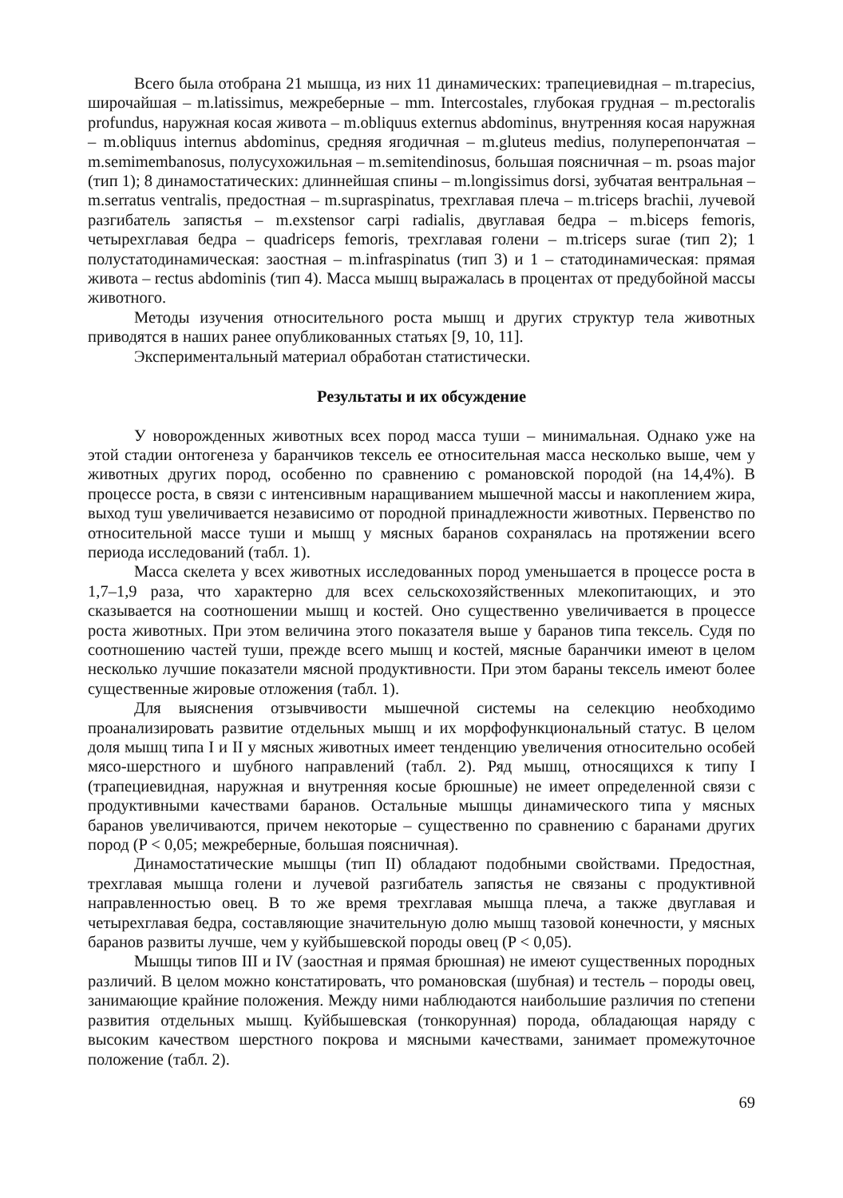Всего была отобрана 21 мышца, из них 11 динамических: трапециевидная – m.trapecius, широчайшая – m.latissimus, межреберные – mm. Intercostales, глубокая грудная – m.pectoralis profundus, наружная косая живота – m.obliquus externus abdominus, внутренняя косая наружная – m.obliquus internus abdominus, средняя ягодичная – m.gluteus medius, полуперепончатая – m.semimembanosus, полусухожильная – m.semitendinosus, большая поясничная – m. psoas major (тип 1); 8 динамостатических: длиннейшая спины – m.longissimus dorsi, зубчатая вентральная – m.serratus ventralis, предостная – m.supraspinatus, трехглавая плеча – m.triceps brachii, лучевой разгибатель запястья – m.exstensor carpi radialis, двуглавая бедра – m.biceps femoris, четырехглавая бедра – quadriceps femoris, трехглавая голени – m.triceps surae (тип 2); 1 полустатодинамическая: заостная – m.infraspinatus (тип 3) и 1 – статодинамическая: прямая живота – rectus abdominis (тип 4). Масса мышц выражалась в процентах от предубойной массы животного.
Методы изучения относительного роста мышц и других структур тела животных приводятся в наших ранее опубликованных статьях [9, 10, 11].
Экспериментальный материал обработан статистически.
Результаты и их обсуждение
У новорожденных животных всех пород масса туши – минимальная. Однако уже на этой стадии онтогенеза у баранчиков тексель ее относительная масса несколько выше, чем у животных других пород, особенно по сравнению с романовской породой (на 14,4%). В процессе роста, в связи с интенсивным наращиванием мышечной массы и накоплением жира, выход туш увеличивается независимо от породной принадлежности животных. Первенство по относительной массе туши и мышц у мясных баранов сохранялась на протяжении всего периода исследований (табл. 1).
Масса скелета у всех животных исследованных пород уменьшается в процессе роста в 1,7–1,9 раза, что характерно для всех сельскохозяйственных млекопитающих, и это сказывается на соотношении мышц и костей. Оно существенно увеличивается в процессе роста животных. При этом величина этого показателя выше у баранов типа тексель. Судя по соотношению частей туши, прежде всего мышц и костей, мясные баранчики имеют в целом несколько лучшие показатели мясной продуктивности. При этом бараны тексель имеют более существенные жировые отложения (табл. 1).
Для выяснения отзывчивости мышечной системы на селекцию необходимо проанализировать развитие отдельных мышц и их морфофункциональный статус. В целом доля мышц типа I и II у мясных животных имеет тенденцию увеличения относительно особей мясо-шерстного и шубного направлений (табл. 2). Ряд мышц, относящихся к типу I (трапециевидная, наружная и внутренняя косые брюшные) не имеет определенной связи с продуктивными качествами баранов. Остальные мышцы динамического типа у мясных баранов увеличиваются, причем некоторые – существенно по сравнению с баранами других пород (P < 0,05; межреберные, большая поясничная).
Динамостатические мышцы (тип II) обладают подобными свойствами. Предостная, трехглавая мышца голени и лучевой разгибатель запястья не связаны с продуктивной направленностью овец. В то же время трехглавая мышца плеча, а также двуглавая и четырехглавая бедра, составляющие значительную долю мышц тазовой конечности, у мясных баранов развиты лучше, чем у куйбышевской породы овец (P < 0,05).
Мышцы типов III и IV (заостная и прямая брюшная) не имеют существенных породных различий. В целом можно констатировать, что романовская (шубная) и тестель – породы овец, занимающие крайние положения. Между ними наблюдаются наибольшие различия по степени развития отдельных мышц. Куйбышевская (тонкорунная) порода, обладающая наряду с высоким качеством шерстного покрова и мясными качествами, занимает промежуточное положение (табл. 2).
69